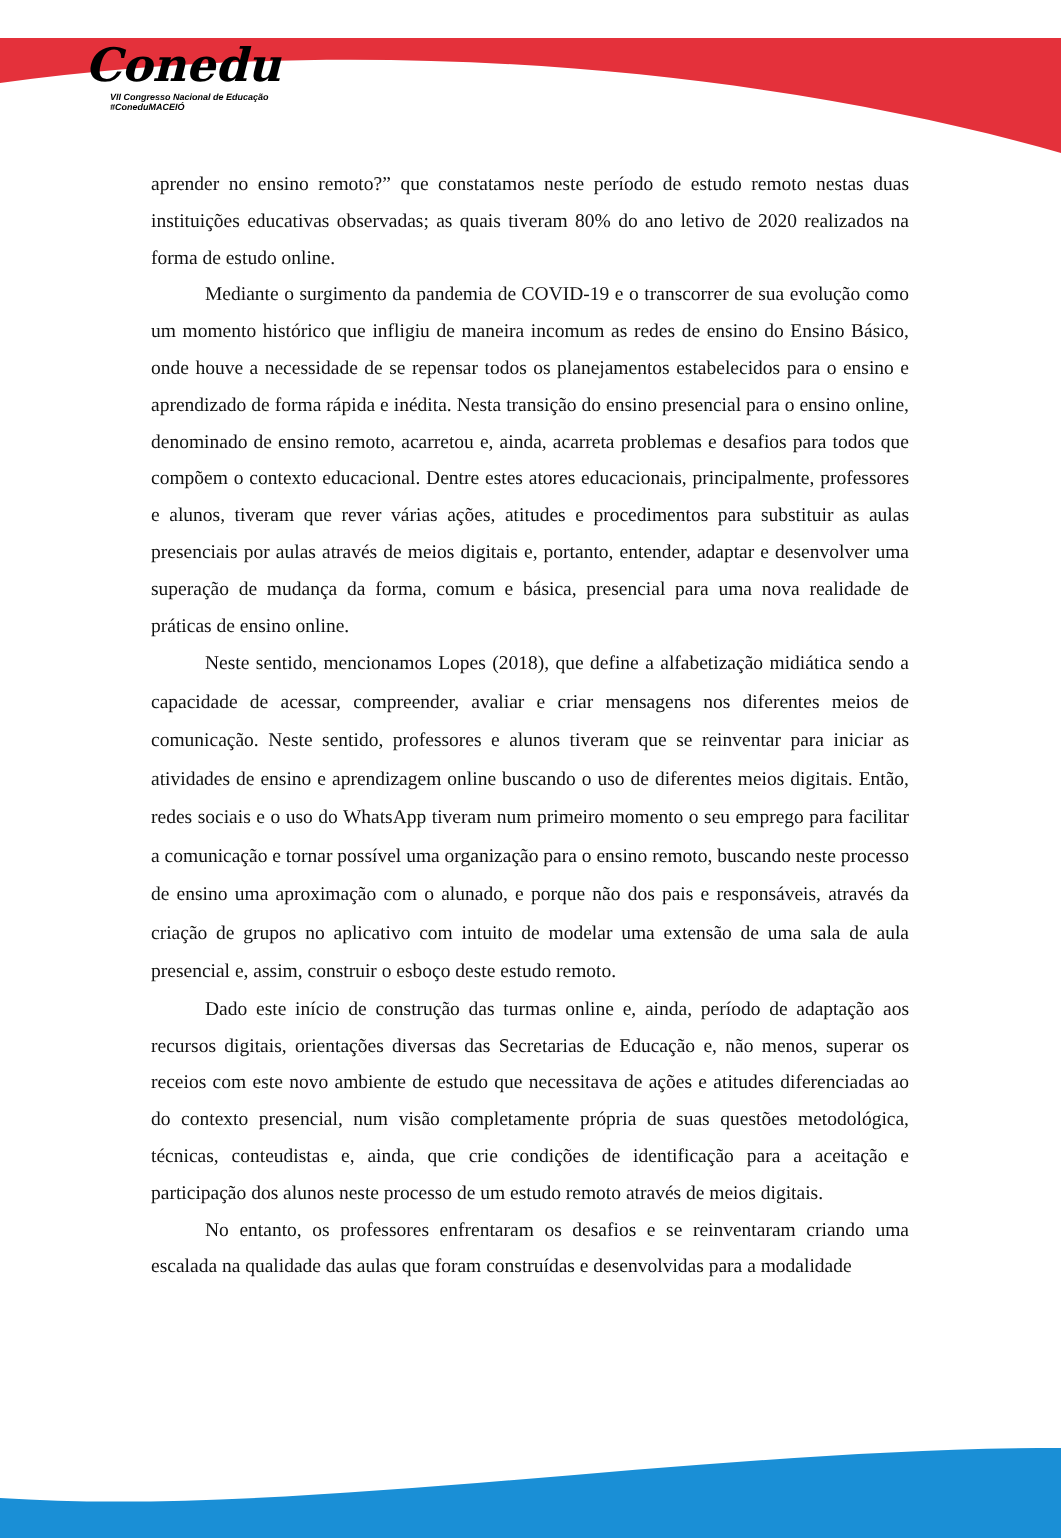Conedu
VII Congresso Nacional de Educação #ConeduMACEIÓ
aprender no ensino remoto?” que constatamos neste período de estudo remoto nestas duas instituições educativas observadas; as quais tiveram 80% do ano letivo de 2020 realizados na forma de estudo online.
Mediante o surgimento da pandemia de COVID-19 e o transcorrer de sua evolução como um momento histórico que infligiu de maneira incomum as redes de ensino do Ensino Básico, onde houve a necessidade de se repensar todos os planejamentos estabelecidos para o ensino e aprendizado de forma rápida e inédita. Nesta transição do ensino presencial para o ensino online, denominado de ensino remoto, acarretou e, ainda, acarreta problemas e desafios para todos que compõem o contexto educacional. Dentre estes atores educacionais, principalmente, professores e alunos, tiveram que rever várias ações, atitudes e procedimentos para substituir as aulas presenciais por aulas através de meios digitais e, portanto, entender, adaptar e desenvolver uma superação de mudança da forma, comum e básica, presencial para uma nova realidade de práticas de ensino online.
Neste sentido, mencionamos Lopes (2018), que define a alfabetização midiática sendo a capacidade de acessar, compreender, avaliar e criar mensagens nos diferentes meios de comunicação. Neste sentido, professores e alunos tiveram que se reinventar para iniciar as atividades de ensino e aprendizagem online buscando o uso de diferentes meios digitais. Então, redes sociais e o uso do WhatsApp tiveram num primeiro momento o seu emprego para facilitar a comunicação e tornar possível uma organização para o ensino remoto, buscando neste processo de ensino uma aproximação com o alunado, e porque não dos pais e responsáveis, através da criação de grupos no aplicativo com intuito de modelar uma extensão de uma sala de aula presencial e, assim, construir o esboço deste estudo remoto.
Dado este início de construção das turmas online e, ainda, período de adaptação aos recursos digitais, orientações diversas das Secretarias de Educação e, não menos, superar os receios com este novo ambiente de estudo que necessitava de ações e atitudes diferenciadas ao do contexto presencial, num visão completamente própria de suas questões metodológica, técnicas, conteudistas e, ainda, que crie condições de identificação para a aceitação e participação dos alunos neste processo de um estudo remoto através de meios digitais.
No entanto, os professores enfrentaram os desafios e se reinventaram criando uma escalada na qualidade das aulas que foram construídas e desenvolvidas para a modalidade